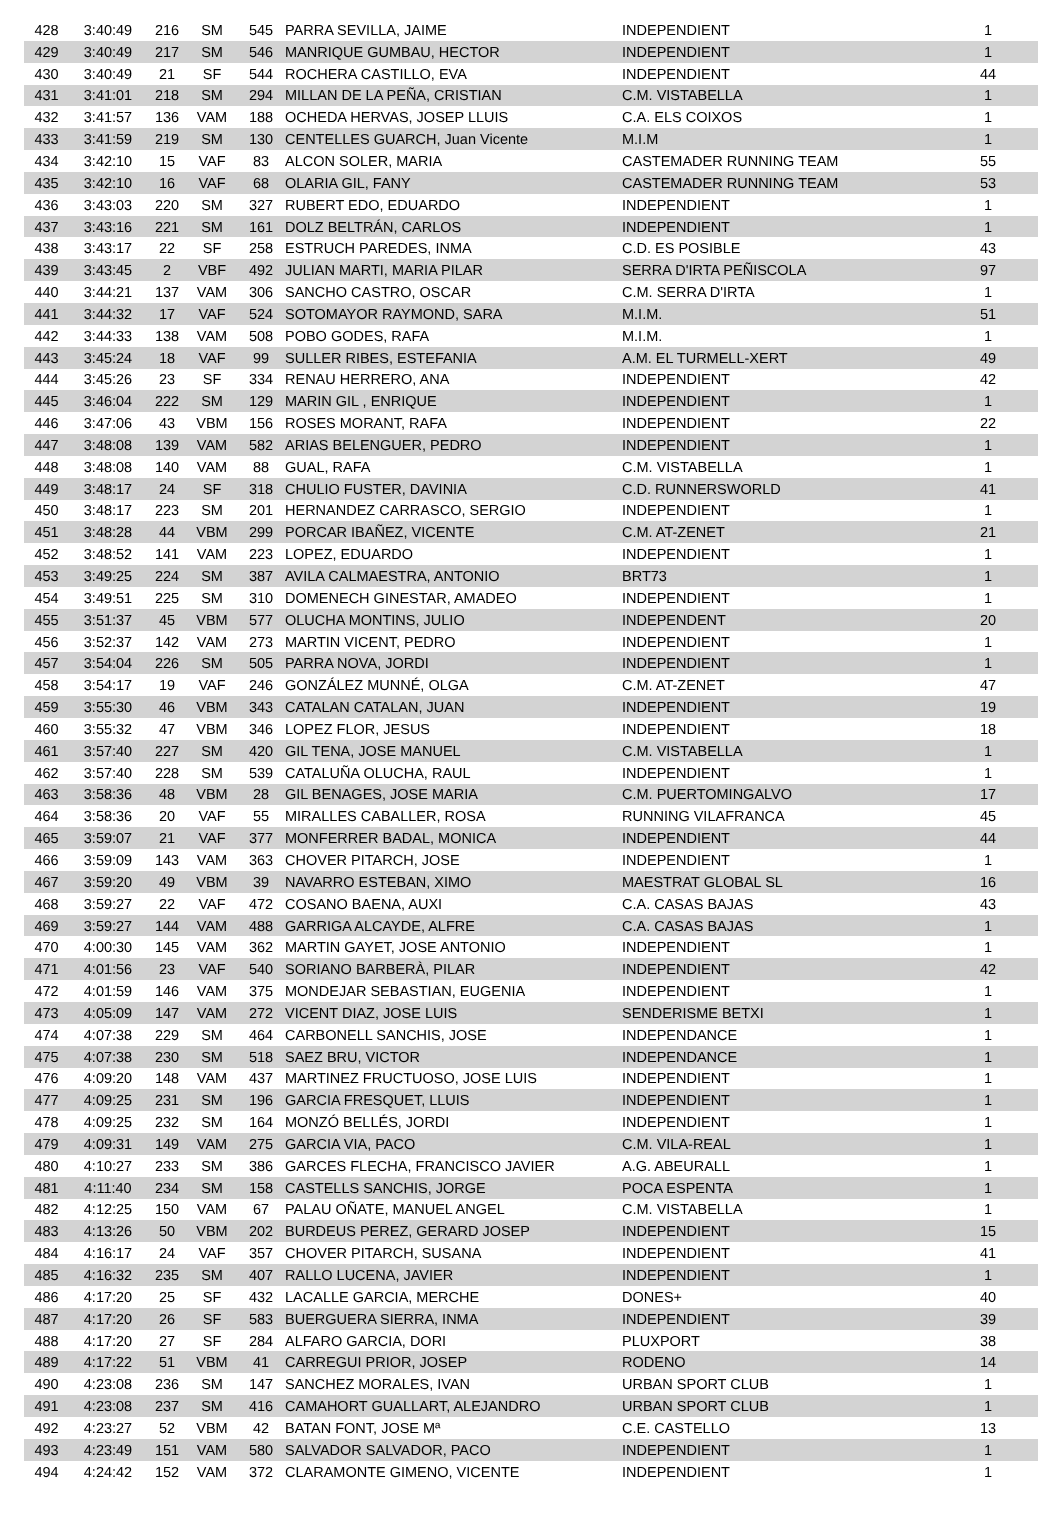| 428 | 3:40:49 | 216 | SM | 545 | PARRA SEVILLA, JAIME | INDEPENDIENT | 1 |
| 429 | 3:40:49 | 217 | SM | 546 | MANRIQUE GUMBAU, HECTOR | INDEPENDIENT | 1 |
| 430 | 3:40:49 | 21 | SF | 544 | ROCHERA CASTILLO, EVA | INDEPENDIENT | 44 |
| 431 | 3:41:01 | 218 | SM | 294 | MILLAN DE LA PEÑA, CRISTIAN | C.M. VISTABELLA | 1 |
| 432 | 3:41:57 | 136 | VAM | 188 | OCHEDA HERVAS, JOSEP LLUIS | C.A. ELS COIXOS | 1 |
| 433 | 3:41:59 | 219 | SM | 130 | CENTELLES GUARCH, Juan Vicente | M.I.M | 1 |
| 434 | 3:42:10 | 15 | VAF | 83 | ALCON SOLER, MARIA | CASTEMADER RUNNING TEAM | 55 |
| 435 | 3:42:10 | 16 | VAF | 68 | OLARIA GIL, FANY | CASTEMADER RUNNING TEAM | 53 |
| 436 | 3:43:03 | 220 | SM | 327 | RUBERT EDO, EDUARDO | INDEPENDIENT | 1 |
| 437 | 3:43:16 | 221 | SM | 161 | DOLZ BELTRÁN, CARLOS | INDEPENDIENT | 1 |
| 438 | 3:43:17 | 22 | SF | 258 | ESTRUCH PAREDES, INMA | C.D. ES POSIBLE | 43 |
| 439 | 3:43:45 | 2 | VBF | 492 | JULIAN MARTI, MARIA PILAR | SERRA D'IRTA PEÑISCOLA | 97 |
| 440 | 3:44:21 | 137 | VAM | 306 | SANCHO CASTRO, OSCAR | C.M. SERRA D'IRTA | 1 |
| 441 | 3:44:32 | 17 | VAF | 524 | SOTOMAYOR RAYMOND, SARA | M.I.M. | 51 |
| 442 | 3:44:33 | 138 | VAM | 508 | POBO GODES, RAFA | M.I.M. | 1 |
| 443 | 3:45:24 | 18 | VAF | 99 | SULLER RIBES, ESTEFANIA | A.M. EL TURMELL-XERT | 49 |
| 444 | 3:45:26 | 23 | SF | 334 | RENAU HERRERO, ANA | INDEPENDIENT | 42 |
| 445 | 3:46:04 | 222 | SM | 129 | MARIN GIL , ENRIQUE | INDEPENDIENT | 1 |
| 446 | 3:47:06 | 43 | VBM | 156 | ROSES MORANT, RAFA | INDEPENDIENT | 22 |
| 447 | 3:48:08 | 139 | VAM | 582 | ARIAS BELENGUER, PEDRO | INDEPENDIENT | 1 |
| 448 | 3:48:08 | 140 | VAM | 88 | GUAL, RAFA | C.M. VISTABELLA | 1 |
| 449 | 3:48:17 | 24 | SF | 318 | CHULIO FUSTER, DAVINIA | C.D. RUNNERSWORLD | 41 |
| 450 | 3:48:17 | 223 | SM | 201 | HERNANDEZ CARRASCO, SERGIO | INDEPENDIENT | 1 |
| 451 | 3:48:28 | 44 | VBM | 299 | PORCAR IBAÑEZ, VICENTE | C.M. AT-ZENET | 21 |
| 452 | 3:48:52 | 141 | VAM | 223 | LOPEZ, EDUARDO | INDEPENDIENT | 1 |
| 453 | 3:49:25 | 224 | SM | 387 | AVILA CALMAESTRA, ANTONIO | BRT73 | 1 |
| 454 | 3:49:51 | 225 | SM | 310 | DOMENECH GINESTAR, AMADEO | INDEPENDIENT | 1 |
| 455 | 3:51:37 | 45 | VBM | 577 | OLUCHA MONTINS, JULIO | INDEPENDENT | 20 |
| 456 | 3:52:37 | 142 | VAM | 273 | MARTIN VICENT, PEDRO | INDEPENDIENT | 1 |
| 457 | 3:54:04 | 226 | SM | 505 | PARRA NOVA, JORDI | INDEPENDIENT | 1 |
| 458 | 3:54:17 | 19 | VAF | 246 | GONZÁLEZ MUNNÉ, OLGA | C.M. AT-ZENET | 47 |
| 459 | 3:55:30 | 46 | VBM | 343 | CATALAN CATALAN, JUAN | INDEPENDIENT | 19 |
| 460 | 3:55:32 | 47 | VBM | 346 | LOPEZ FLOR, JESUS | INDEPENDIENT | 18 |
| 461 | 3:57:40 | 227 | SM | 420 | GIL TENA, JOSE MANUEL | C.M. VISTABELLA | 1 |
| 462 | 3:57:40 | 228 | SM | 539 | CATALUÑA OLUCHA, RAUL | INDEPENDIENT | 1 |
| 463 | 3:58:36 | 48 | VBM | 28 | GIL BENAGES, JOSE MARIA | C.M. PUERTOMINGALVO | 17 |
| 464 | 3:58:36 | 20 | VAF | 55 | MIRALLES CABALLER, ROSA | RUNNING VILAFRANCA | 45 |
| 465 | 3:59:07 | 21 | VAF | 377 | MONFERRER BADAL, MONICA | INDEPENDIENT | 44 |
| 466 | 3:59:09 | 143 | VAM | 363 | CHOVER PITARCH, JOSE | INDEPENDIENT | 1 |
| 467 | 3:59:20 | 49 | VBM | 39 | NAVARRO ESTEBAN, XIMO | MAESTRAT GLOBAL SL | 16 |
| 468 | 3:59:27 | 22 | VAF | 472 | COSANO BAENA, AUXI | C.A. CASAS BAJAS | 43 |
| 469 | 3:59:27 | 144 | VAM | 488 | GARRIGA ALCAYDE, ALFRE | C.A. CASAS BAJAS | 1 |
| 470 | 4:00:30 | 145 | VAM | 362 | MARTIN GAYET, JOSE ANTONIO | INDEPENDIENT | 1 |
| 471 | 4:01:56 | 23 | VAF | 540 | SORIANO BARBERÀ, PILAR | INDEPENDIENT | 42 |
| 472 | 4:01:59 | 146 | VAM | 375 | MONDEJAR SEBASTIAN, EUGENIA | INDEPENDIENT | 1 |
| 473 | 4:05:09 | 147 | VAM | 272 | VICENT DIAZ, JOSE LUIS | SENDERISME BETXI | 1 |
| 474 | 4:07:38 | 229 | SM | 464 | CARBONELL SANCHIS, JOSE | INDEPENDANCE | 1 |
| 475 | 4:07:38 | 230 | SM | 518 | SAEZ BRU, VICTOR | INDEPENDANCE | 1 |
| 476 | 4:09:20 | 148 | VAM | 437 | MARTINEZ FRUCTUOSO, JOSE LUIS | INDEPENDIENT | 1 |
| 477 | 4:09:25 | 231 | SM | 196 | GARCIA FRESQUET, LLUIS | INDEPENDIENT | 1 |
| 478 | 4:09:25 | 232 | SM | 164 | MONZÓ BELLÉS, JORDI | INDEPENDIENT | 1 |
| 479 | 4:09:31 | 149 | VAM | 275 | GARCIA VIA, PACO | C.M. VILA-REAL | 1 |
| 480 | 4:10:27 | 233 | SM | 386 | GARCES FLECHA, FRANCISCO JAVIER | A.G. ABEURALL | 1 |
| 481 | 4:11:40 | 234 | SM | 158 | CASTELLS SANCHIS, JORGE | POCA ESPENTA | 1 |
| 482 | 4:12:25 | 150 | VAM | 67 | PALAU OÑATE, MANUEL ANGEL | C.M. VISTABELLA | 1 |
| 483 | 4:13:26 | 50 | VBM | 202 | BURDEUS PEREZ, GERARD JOSEP | INDEPENDIENT | 15 |
| 484 | 4:16:17 | 24 | VAF | 357 | CHOVER PITARCH, SUSANA | INDEPENDIENT | 41 |
| 485 | 4:16:32 | 235 | SM | 407 | RALLO LUCENA, JAVIER | INDEPENDIENT | 1 |
| 486 | 4:17:20 | 25 | SF | 432 | LACALLE GARCIA, MERCHE | DONES+ | 40 |
| 487 | 4:17:20 | 26 | SF | 583 | BUERGUERA SIERRA, INMA | INDEPENDIENT | 39 |
| 488 | 4:17:20 | 27 | SF | 284 | ALFARO GARCIA, DORI | PLUXPORT | 38 |
| 489 | 4:17:22 | 51 | VBM | 41 | CARREGUI PRIOR, JOSEP | RODENO | 14 |
| 490 | 4:23:08 | 236 | SM | 147 | SANCHEZ MORALES, IVAN | URBAN SPORT CLUB | 1 |
| 491 | 4:23:08 | 237 | SM | 416 | CAMAHORT GUALLART, ALEJANDRO | URBAN SPORT CLUB | 1 |
| 492 | 4:23:27 | 52 | VBM | 42 | BATAN FONT, JOSE Mª | C.E. CASTELLO | 13 |
| 493 | 4:23:49 | 151 | VAM | 580 | SALVADOR SALVADOR, PACO | INDEPENDIENT | 1 |
| 494 | 4:24:42 | 152 | VAM | 372 | CLARAMONTE GIMENO, VICENTE | INDEPENDIENT | 1 |